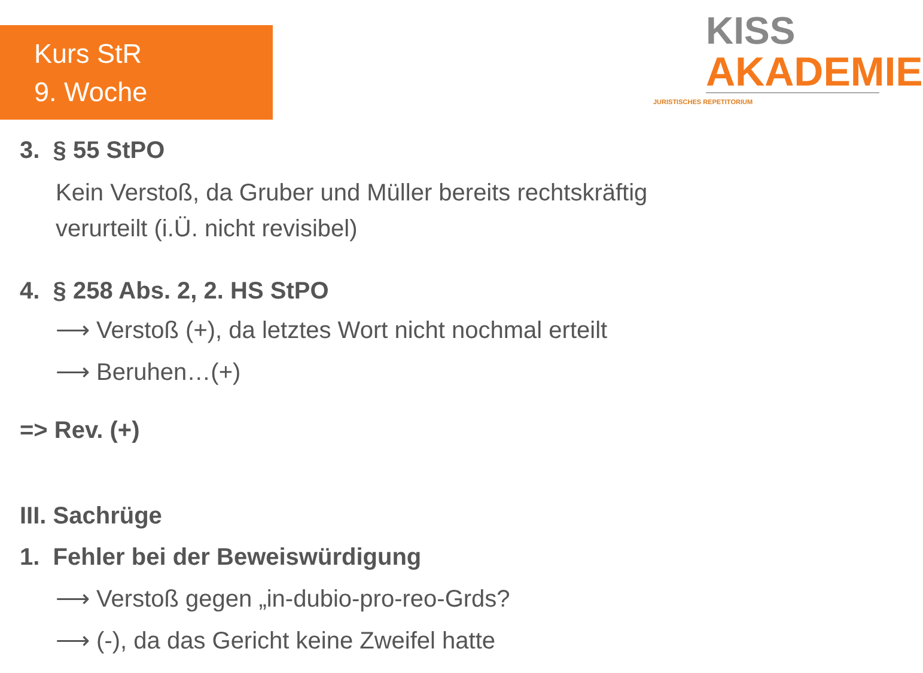Kurs StR
9. Woche
KISS
AKADEMIE
JURISTISCHES REPETITORIUM
3. § 55 StPO
Kein Verstoß, da Gruber und Müller bereits rechtskräftig
verurteilt (i.Ü. nicht revisibel)
4. § 258 Abs. 2, 2. HS StPO
⟶ Verstoß (+), da letztes Wort nicht nochmal erteilt
⟶ Beruhen…(+)
=> Rev. (+)
III. Sachrüge
1. Fehler bei der Beweiswürdigung
⟶ Verstoß gegen „in-dubio-pro-reo-Grds?
⟶ (-), da das Gericht keine Zweifel hatte